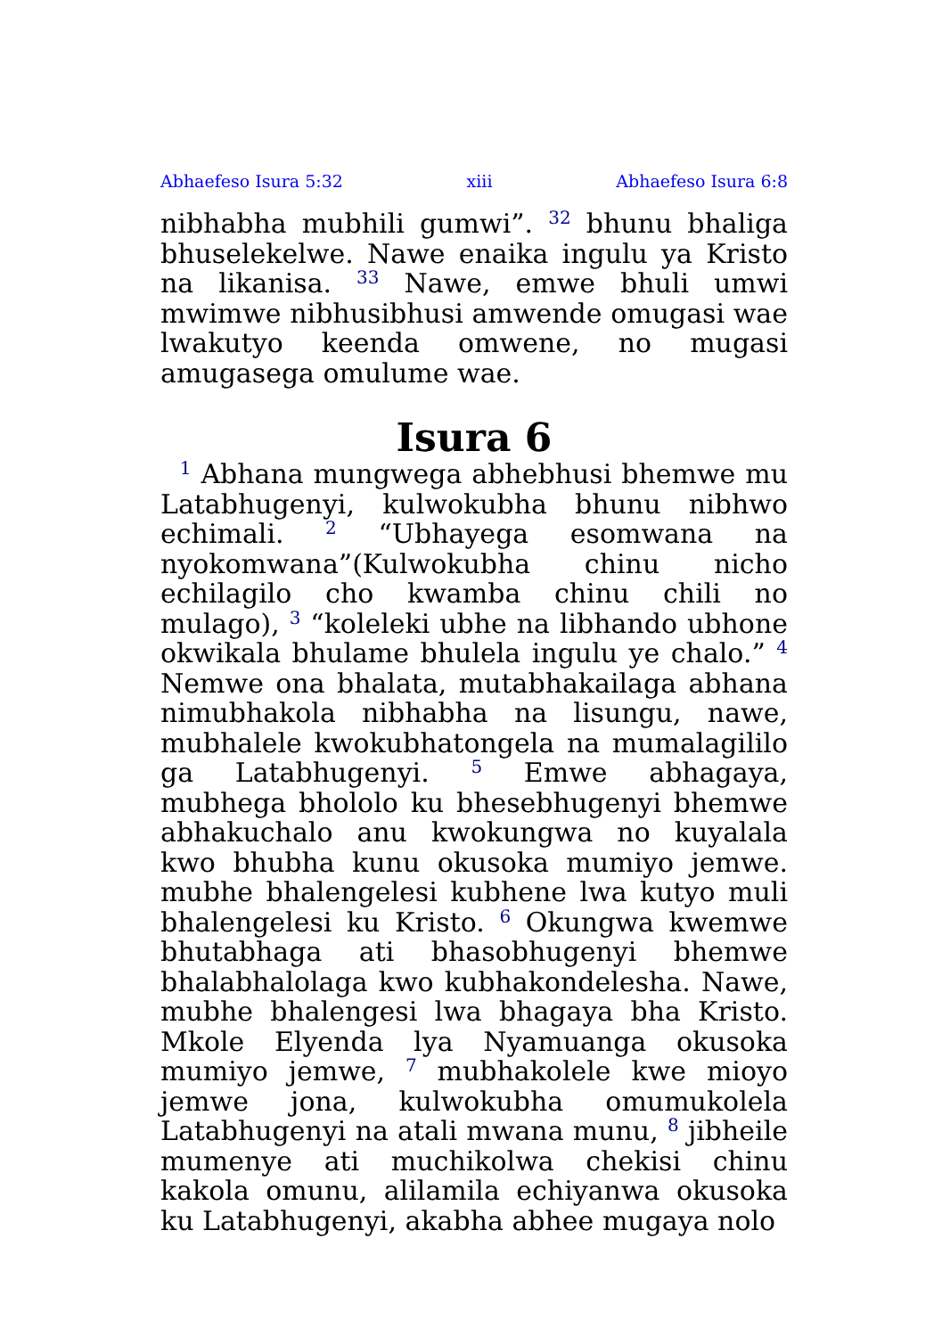Abhaefeso Isura 5:32 xiii Abhaefeso Isura 6:8
nibhabha mubhili gumwi”. <sup>32</sup> bhunu bhaliga bhuselekelwe. Nawe enaika ingulu ya Kristo na likanisa. <sup>33</sup> Nawe, emwe bhuli umwi mwimwe nibhusibhusi amwende omugasi wae lwakutyo keenda omwene, no mugasi amugasega omulume wae.
Isura 6
<sup>1</sup> Abhana mungwega abhebhusi bhemwe mu Latabhugenyi, kulwokubha bhunu nibhwo echimali. <sup>2</sup> “Ubhayega esomwana na nyokomwana”(Kulwokubha chinu nicho echilagilo cho kwamba chinu chili no mulago), <sup>3</sup> “koleleki ubhe na libhando ubhone okwikala bhulame bhulela ingulu ye chalo.” <sup>4</sup> Nemwe ona bhalata, mutabhakailaga abhana nimubhakola nibhabha na lisungu, nawe, mubhalele kwokubhatongela na mumalagililo ga Latabhugenyi. <sup>5</sup> Emwe abhagaya, mubhega bhololo ku bhesebhugenyi bhemwe abhakuchalo anu kwokungwa no kuyalala kwo bhubha kunu okusoka mumiyo jemwe. mubhe bhalengelesi kubhene lwa kutyo muli bhalengelesi ku Kristo. <sup>6</sup> Okungwa kwemwe bhutabhaga ati bhasobhugenyi bhemwe bhalabhalolaga kwo kubhakondelesha. Nawe, mubhe bhalengesi lwa bhagaya bha Kristo. Mkole Elyenda lya Nyamuanga okusoka mumiyo jemwe, <sup>7</sup> mubhakolele kwe mioyo jemwe jona, kulwokubha omumukolela Latabhugenyi na atali mwana munu, <sup>8</sup> jibheile mumenye ati muchikolwa chekisi chinu kakola omunu, alilamila echiyanwa okusoka ku Latabhugenyi, akabha abhee mugaya nolo